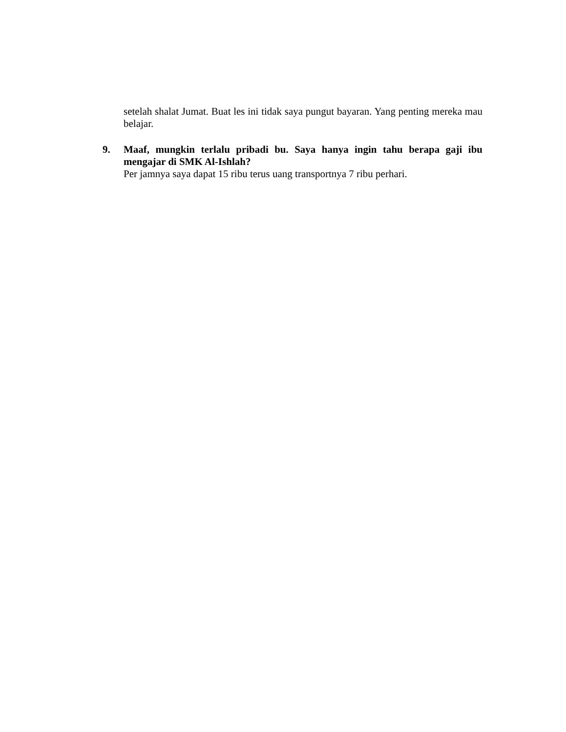setelah shalat Jumat. Buat les ini tidak saya pungut bayaran. Yang penting mereka mau belajar.
9. Maaf, mungkin terlalu pribadi bu. Saya hanya ingin tahu berapa gaji ibu mengajar di SMK Al-Ishlah?
Per jamnya saya dapat 15 ribu terus uang transportnya 7 ribu perhari.